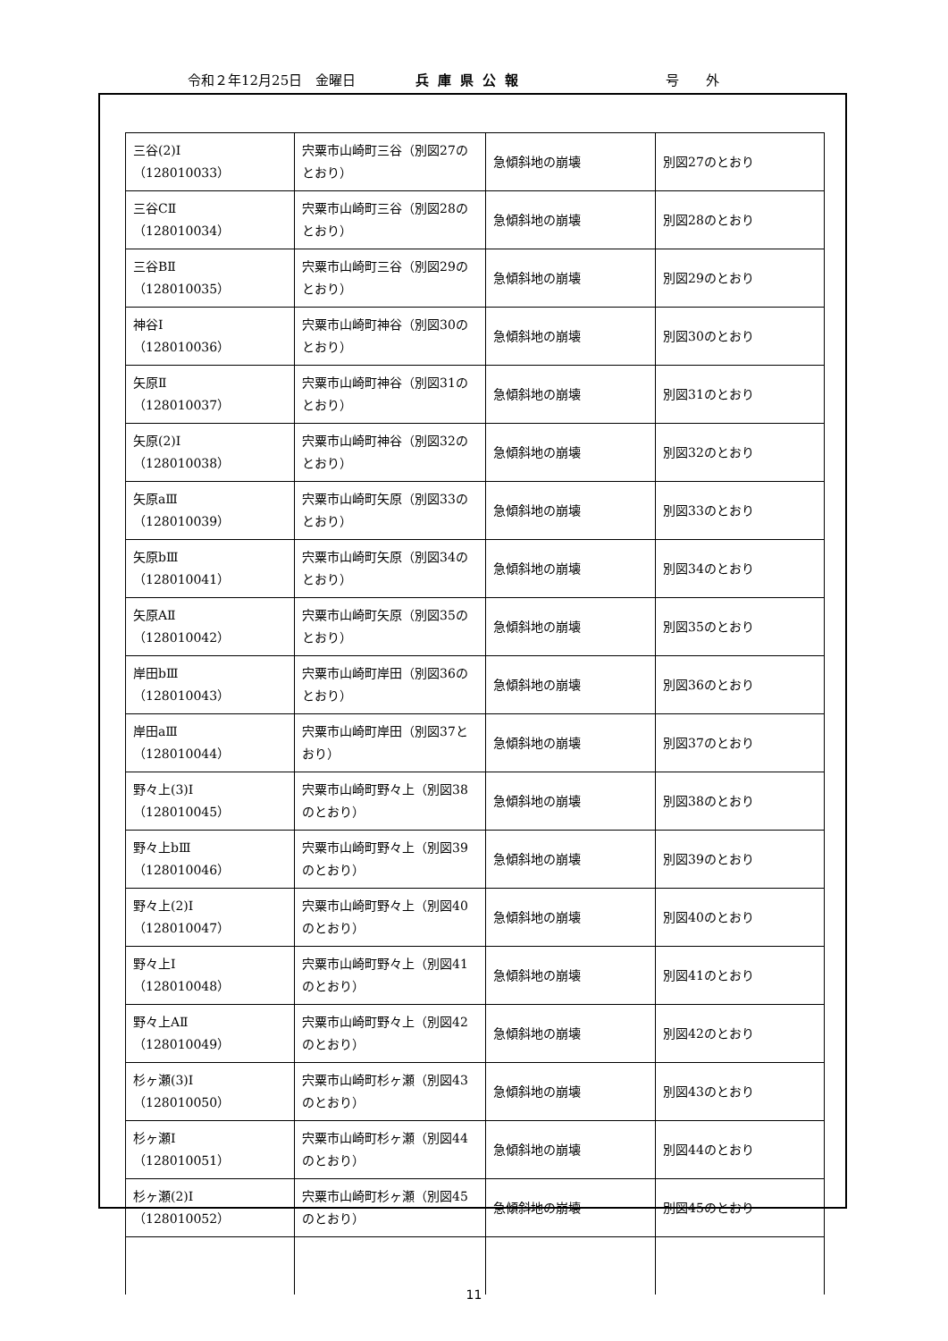令和２年12月25日　金曜日 兵庫県公報 号　　外
| 三谷(2)Ⅰ （128010033） | 宍粟市山崎町三谷（別図27のとおり） | 急傾斜地の崩壊 | 別図27のとおり |
| 三谷CⅡ （128010034） | 宍粟市山崎町三谷（別図28のとおり） | 急傾斜地の崩壊 | 別図28のとおり |
| 三谷BⅡ （128010035） | 宍粟市山崎町三谷（別図29のとおり） | 急傾斜地の崩壊 | 別図29のとおり |
| 神谷Ⅰ （128010036） | 宍粟市山崎町神谷（別図30のとおり） | 急傾斜地の崩壊 | 別図30のとおり |
| 矢原Ⅱ （128010037） | 宍粟市山崎町神谷（別図31のとおり） | 急傾斜地の崩壊 | 別図31のとおり |
| 矢原(2)Ⅰ （128010038） | 宍粟市山崎町神谷（別図32のとおり） | 急傾斜地の崩壊 | 別図32のとおり |
| 矢原aⅢ （128010039） | 宍粟市山崎町矢原（別図33のとおり） | 急傾斜地の崩壊 | 別図33のとおり |
| 矢原bⅢ （128010041） | 宍粟市山崎町矢原（別図34のとおり） | 急傾斜地の崩壊 | 別図34のとおり |
| 矢原AⅡ （128010042） | 宍粟市山崎町矢原（別図35のとおり） | 急傾斜地の崩壊 | 別図35のとおり |
| 岸田bⅢ （128010043） | 宍粟市山崎町岸田（別図36のとおり） | 急傾斜地の崩壊 | 別図36のとおり |
| 岸田aⅢ （128010044） | 宍粟市山崎町岸田（別図37とおり） | 急傾斜地の崩壊 | 別図37のとおり |
| 野々上(3)Ⅰ （128010045） | 宍粟市山崎町野々上（別図38のとおり） | 急傾斜地の崩壊 | 別図38のとおり |
| 野々上bⅢ （128010046） | 宍粟市山崎町野々上（別図39のとおり） | 急傾斜地の崩壊 | 別図39のとおり |
| 野々上(2)Ⅰ （128010047） | 宍粟市山崎町野々上（別図40のとおり） | 急傾斜地の崩壊 | 別図40のとおり |
| 野々上Ⅰ （128010048） | 宍粟市山崎町野々上（別図41のとおり） | 急傾斜地の崩壊 | 別図41のとおり |
| 野々上AⅡ （128010049） | 宍粟市山崎町野々上（別図42のとおり） | 急傾斜地の崩壊 | 別図42のとおり |
| 杉ヶ瀬(3)Ⅰ （128010050） | 宍粟市山崎町杉ヶ瀬（別図43のとおり） | 急傾斜地の崩壊 | 別図43のとおり |
| 杉ヶ瀬Ⅰ （128010051） | 宍粟市山崎町杉ヶ瀬（別図44のとおり） | 急傾斜地の崩壊 | 別図44のとおり |
| 杉ヶ瀬(2)Ⅰ （128010052） | 宍粟市山崎町杉ヶ瀬（別図45のとおり） | 急傾斜地の崩壊 | 別図45のとおり |
11